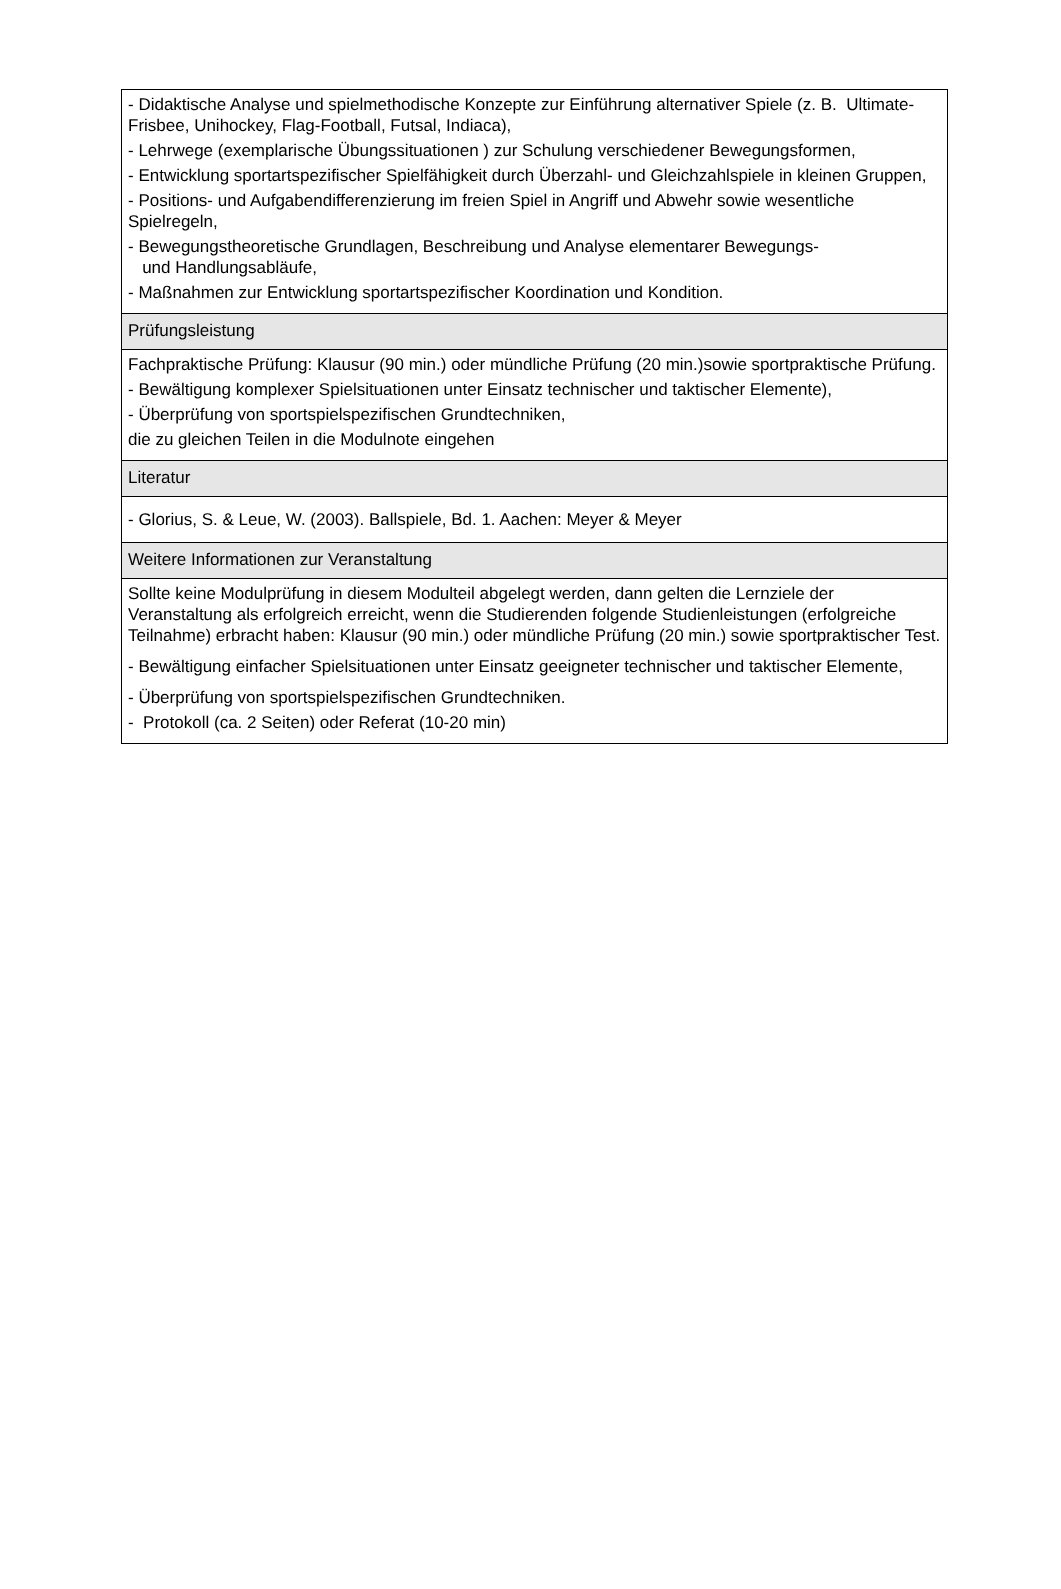| - Didaktische Analyse und spielmethodische Konzepte zur Einführung alternativer Spiele (z. B. Ultimate-Frisbee, Unihockey, Flag-Football, Futsal, Indiaca), - Lehrwege (exemplarische Übungssituationen ) zur Schulung verschiedener Bewegungsformen, - Entwicklung sportartspezifischer Spielfähigkeit durch Überzahl- und Gleichzahlspiele in kleinen Gruppen, - Positions- und Aufgabendifferenzierung im freien Spiel in Angriff und Abwehr sowie wesentliche Spielregeln, - Bewegungstheoretische Grundlagen, Beschreibung und Analyse elementarer Bewegungs- und Handlungsabläufe, - Maßnahmen zur Entwicklung sportartspezifischer Koordination und Kondition. |
| Prüfungsleistung |
| Fachpraktische Prüfung: Klausur (90 min.) oder mündliche Prüfung (20 min.)sowie sportpraktische Prüfung. - Bewältigung komplexer Spielsituationen unter Einsatz technischer und taktischer Elemente), - Überprüfung von sportspielspezifischen Grundtechniken, die zu gleichen Teilen in die Modulnote eingehen |
| Literatur |
| - Glorius, S. & Leue, W. (2003). Ballspiele, Bd. 1. Aachen: Meyer & Meyer |
| Weitere Informationen zur Veranstaltung |
| Sollte keine Modulprüfung in diesem Modulteil abgelegt werden, dann gelten die Lernziele der Veranstaltung als erfolgreich erreicht, wenn die Studierenden folgende Studienleistungen (erfolgreiche Teilnahme) erbracht haben: Klausur (90 min.) oder mündliche Prüfung (20 min.) sowie sportpraktischer Test. - Bewältigung einfacher Spielsituationen unter Einsatz geeigneter technischer und taktischer Elemente, - Überprüfung von sportspielspezifischen Grundtechniken. - Protokoll (ca. 2 Seiten) oder Referat (10-20 min) |